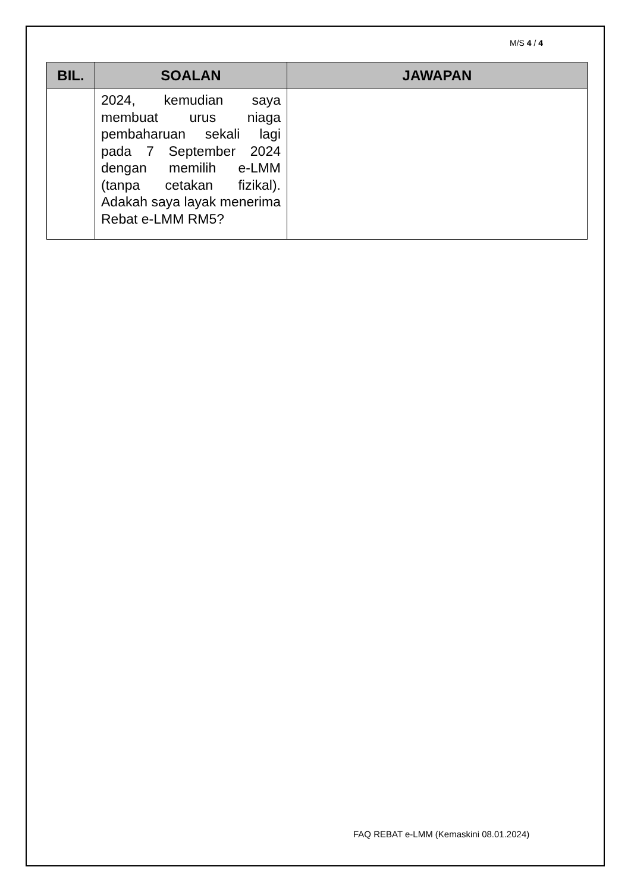M/S 4 / 4
| BIL. | SOALAN | JAWAPAN |
| --- | --- | --- |
| | 2024, kemudian saya membuat urus niaga pembaharuan sekali lagi pada 7 September 2024 dengan memilih e-LMM (tanpa cetakan fizikal). Adakah saya layak menerima Rebat e-LMM RM5? | |
FAQ REBAT e-LMM (Kemaskini 08.01.2024)